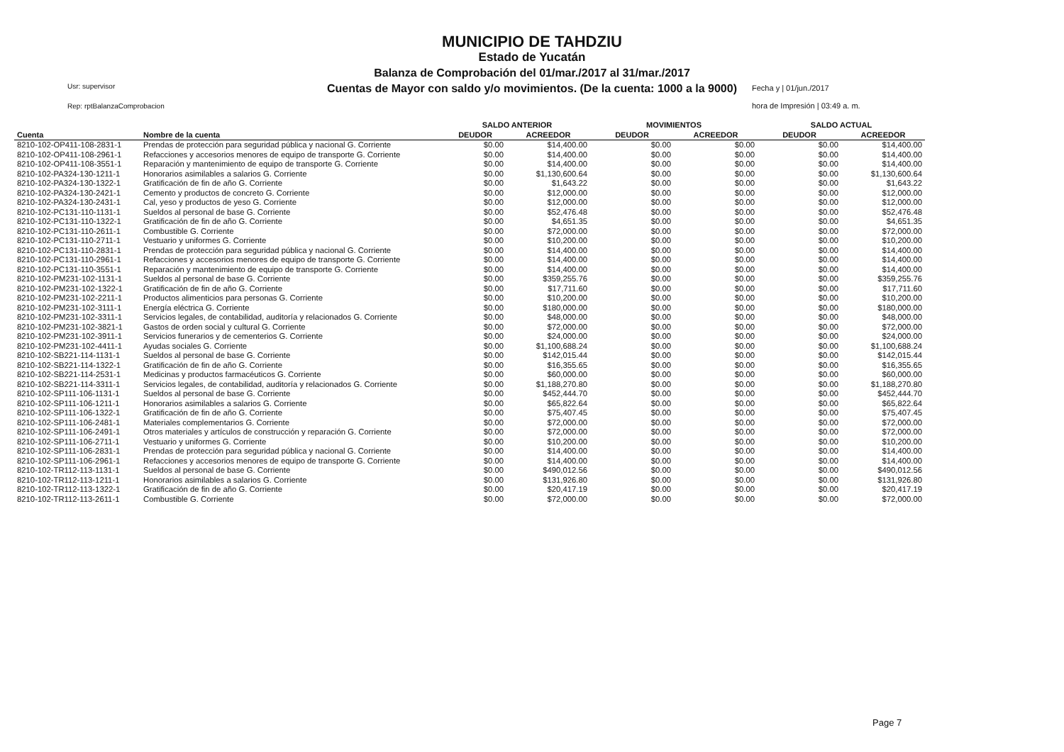MUNICIPIO DE TAHDZIU
Estado de Yucatán
Balanza de Comprobación del 01/mar./2017 al 31/mar./2017
Cuentas de Mayor con saldo y/o movimientos. (De la cuenta: 1000 a la 9000)
Usr: supervisor
Rep: rptBalanzaComprobacion
Fecha y | 01/jun./2017
hora de Impresión | 03:49 a. m.
| | | SALDO ANTERIOR | | MOVIMIENTOS | | SALDO ACTUAL | |
| --- | --- | --- | --- | --- | --- | --- | --- |
| Cuenta | Nombre de la cuenta | DEUDOR | ACREEDOR | DEUDOR | ACREEDOR | DEUDOR | ACREEDOR |
| 8210-102-OP411-108-2831-1 | Prendas de protección para seguridad pública y nacional G. Corriente | $0.00 | $14,400.00 | $0.00 | $0.00 | $0.00 | $14,400.00 |
| 8210-102-OP411-108-2961-1 | Refacciones y accesorios menores de equipo de transporte G. Corriente | $0.00 | $14,400.00 | $0.00 | $0.00 | $0.00 | $14,400.00 |
| 8210-102-OP411-108-3551-1 | Reparación y mantenimiento de equipo de transporte G. Corriente | $0.00 | $14,400.00 | $0.00 | $0.00 | $0.00 | $14,400.00 |
| 8210-102-PA324-130-1211-1 | Honorarios asimilables a salarios G. Corriente | $0.00 | $1,130,600.64 | $0.00 | $0.00 | $0.00 | $1,130,600.64 |
| 8210-102-PA324-130-1322-1 | Gratificación de fin de año G. Corriente | $0.00 | $1,643.22 | $0.00 | $0.00 | $0.00 | $1,643.22 |
| 8210-102-PA324-130-2421-1 | Cemento y productos de concreto G. Corriente | $0.00 | $12,000.00 | $0.00 | $0.00 | $0.00 | $12,000.00 |
| 8210-102-PA324-130-2431-1 | Cal, yeso y productos de yeso G. Corriente | $0.00 | $12,000.00 | $0.00 | $0.00 | $0.00 | $12,000.00 |
| 8210-102-PC131-110-1131-1 | Sueldos al personal de base G. Corriente | $0.00 | $52,476.48 | $0.00 | $0.00 | $0.00 | $52,476.48 |
| 8210-102-PC131-110-1322-1 | Gratificación de fin de año G. Corriente | $0.00 | $4,651.35 | $0.00 | $0.00 | $0.00 | $4,651.35 |
| 8210-102-PC131-110-2611-1 | Combustible G. Corriente | $0.00 | $72,000.00 | $0.00 | $0.00 | $0.00 | $72,000.00 |
| 8210-102-PC131-110-2711-1 | Vestuario y uniformes G. Corriente | $0.00 | $10,200.00 | $0.00 | $0.00 | $0.00 | $10,200.00 |
| 8210-102-PC131-110-2831-1 | Prendas de protección para seguridad pública y nacional G. Corriente | $0.00 | $14,400.00 | $0.00 | $0.00 | $0.00 | $14,400.00 |
| 8210-102-PC131-110-2961-1 | Refacciones y accesorios menores de equipo de transporte G. Corriente | $0.00 | $14,400.00 | $0.00 | $0.00 | $0.00 | $14,400.00 |
| 8210-102-PC131-110-3551-1 | Reparación y mantenimiento de equipo de transporte G. Corriente | $0.00 | $14,400.00 | $0.00 | $0.00 | $0.00 | $14,400.00 |
| 8210-102-PM231-102-1131-1 | Sueldos al personal de base G. Corriente | $0.00 | $359,255.76 | $0.00 | $0.00 | $0.00 | $359,255.76 |
| 8210-102-PM231-102-1322-1 | Gratificación de fin de año G. Corriente | $0.00 | $17,711.60 | $0.00 | $0.00 | $0.00 | $17,711.60 |
| 8210-102-PM231-102-2211-1 | Productos alimenticios para personas G. Corriente | $0.00 | $10,200.00 | $0.00 | $0.00 | $0.00 | $10,200.00 |
| 8210-102-PM231-102-3111-1 | Energía eléctrica G. Corriente | $0.00 | $180,000.00 | $0.00 | $0.00 | $0.00 | $180,000.00 |
| 8210-102-PM231-102-3311-1 | Servicios legales, de contabilidad, auditoría y relacionados G. Corriente | $0.00 | $48,000.00 | $0.00 | $0.00 | $0.00 | $48,000.00 |
| 8210-102-PM231-102-3821-1 | Gastos de orden social y cultural G. Corriente | $0.00 | $72,000.00 | $0.00 | $0.00 | $0.00 | $72,000.00 |
| 8210-102-PM231-102-3911-1 | Servicios funerarios y de cementerios G. Corriente | $0.00 | $24,000.00 | $0.00 | $0.00 | $0.00 | $24,000.00 |
| 8210-102-PM231-102-4411-1 | Ayudas sociales G. Corriente | $0.00 | $1,100,688.24 | $0.00 | $0.00 | $0.00 | $1,100,688.24 |
| 8210-102-SB221-114-1131-1 | Sueldos al personal de base G. Corriente | $0.00 | $142,015.44 | $0.00 | $0.00 | $0.00 | $142,015.44 |
| 8210-102-SB221-114-1322-1 | Gratificación de fin de año G. Corriente | $0.00 | $16,355.65 | $0.00 | $0.00 | $0.00 | $16,355.65 |
| 8210-102-SB221-114-2531-1 | Medicinas y productos farmacéuticos G. Corriente | $0.00 | $60,000.00 | $0.00 | $0.00 | $0.00 | $60,000.00 |
| 8210-102-SB221-114-3311-1 | Servicios legales, de contabilidad, auditoría y relacionados G. Corriente | $0.00 | $1,188,270.80 | $0.00 | $0.00 | $0.00 | $1,188,270.80 |
| 8210-102-SP111-106-1131-1 | Sueldos al personal de base G. Corriente | $0.00 | $452,444.70 | $0.00 | $0.00 | $0.00 | $452,444.70 |
| 8210-102-SP111-106-1211-1 | Honorarios asimilables a salarios G. Corriente | $0.00 | $65,822.64 | $0.00 | $0.00 | $0.00 | $65,822.64 |
| 8210-102-SP111-106-1322-1 | Gratificación de fin de año G. Corriente | $0.00 | $75,407.45 | $0.00 | $0.00 | $0.00 | $75,407.45 |
| 8210-102-SP111-106-2481-1 | Materiales complementarios G. Corriente | $0.00 | $72,000.00 | $0.00 | $0.00 | $0.00 | $72,000.00 |
| 8210-102-SP111-106-2491-1 | Otros materiales y artículos de construcción y reparación G. Corriente | $0.00 | $72,000.00 | $0.00 | $0.00 | $0.00 | $72,000.00 |
| 8210-102-SP111-106-2711-1 | Vestuario y uniformes G. Corriente | $0.00 | $10,200.00 | $0.00 | $0.00 | $0.00 | $10,200.00 |
| 8210-102-SP111-106-2831-1 | Prendas de protección para seguridad pública y nacional G. Corriente | $0.00 | $14,400.00 | $0.00 | $0.00 | $0.00 | $14,400.00 |
| 8210-102-SP111-106-2961-1 | Refacciones y accesorios menores de equipo de transporte G. Corriente | $0.00 | $14,400.00 | $0.00 | $0.00 | $0.00 | $14,400.00 |
| 8210-102-TR112-113-1131-1 | Sueldos al personal de base G. Corriente | $0.00 | $490,012.56 | $0.00 | $0.00 | $0.00 | $490,012.56 |
| 8210-102-TR112-113-1211-1 | Honorarios asimilables a salarios G. Corriente | $0.00 | $131,926.80 | $0.00 | $0.00 | $0.00 | $131,926.80 |
| 8210-102-TR112-113-1322-1 | Gratificación de fin de año G. Corriente | $0.00 | $20,417.19 | $0.00 | $0.00 | $0.00 | $20,417.19 |
| 8210-102-TR112-113-2611-1 | Combustible G. Corriente | $0.00 | $72,000.00 | $0.00 | $0.00 | $0.00 | $72,000.00 |
Page 7